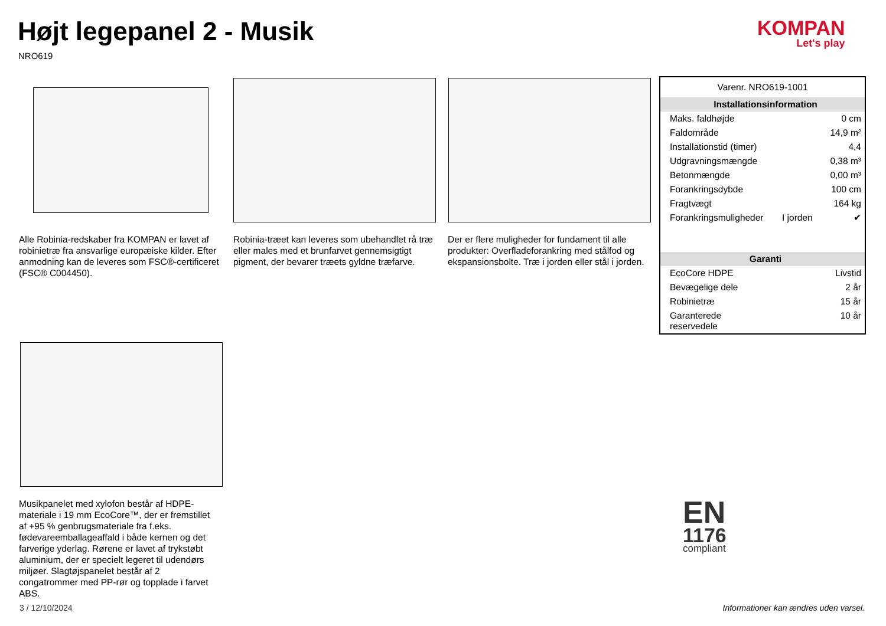Højt legepanel 2 - Musik
NRO619
KOMPAN
Let's play
Alle Robinia-redskaber fra KOMPAN er lavet af robinietræ fra ansvarlige europæiske kilder. Efter anmodning kan de leveres som FSC®-certificeret (FSC® C004450).
Robinia-træet kan leveres som ubehandlet rå træ eller males med et brunfarvet gennemsigtigt pigment, der bevarer træets gyldne træfarve.
Der er flere muligheder for fundament til alle produkter: Overfladeforankring med stålfod og ekspansionsbolte. Træ i jorden eller stål i jorden.
| Varenr. NRO619-1001 | | |
| Installationsinformation | | |
| Maks. faldhøjde | | 0 cm |
| Faldområde | | 14,9 m² |
| Installationstid (timer) | | 4,4 |
| Udgravningsmængde | | 0,38 m³ |
| Betonmængde | | 0,00 m³ |
| Forankringsdybde | | 100 cm |
| Fragtvægt | | 164 kg |
| Forankringsmuligheder | I jorden | ✔ |
| Garanti | | |
| EcoCore HDPE | | Livstid |
| Bevægelige dele | | 2 år |
| Robinietræ | | 15 år |
| Garanterede reservedele | | 10 år |
Musikpanelet med xylofon består af HDPE-materiale i 19 mm EcoCore™, der er fremstillet af +95 % genbrugsmateriale fra f.eks. fødevareemballageaffald i både kernen og det farverige yderlag. Rørene er lavet af trykstøbt aluminium, der er specielt legeret til udendørs miljøer. Slagtøjspanelet består af 2 congatrommer med PP-rør og topplade i farvet ABS.
EN
1176
compliant
3 / 12/10/2024
Informationer kan ændres uden varsel.